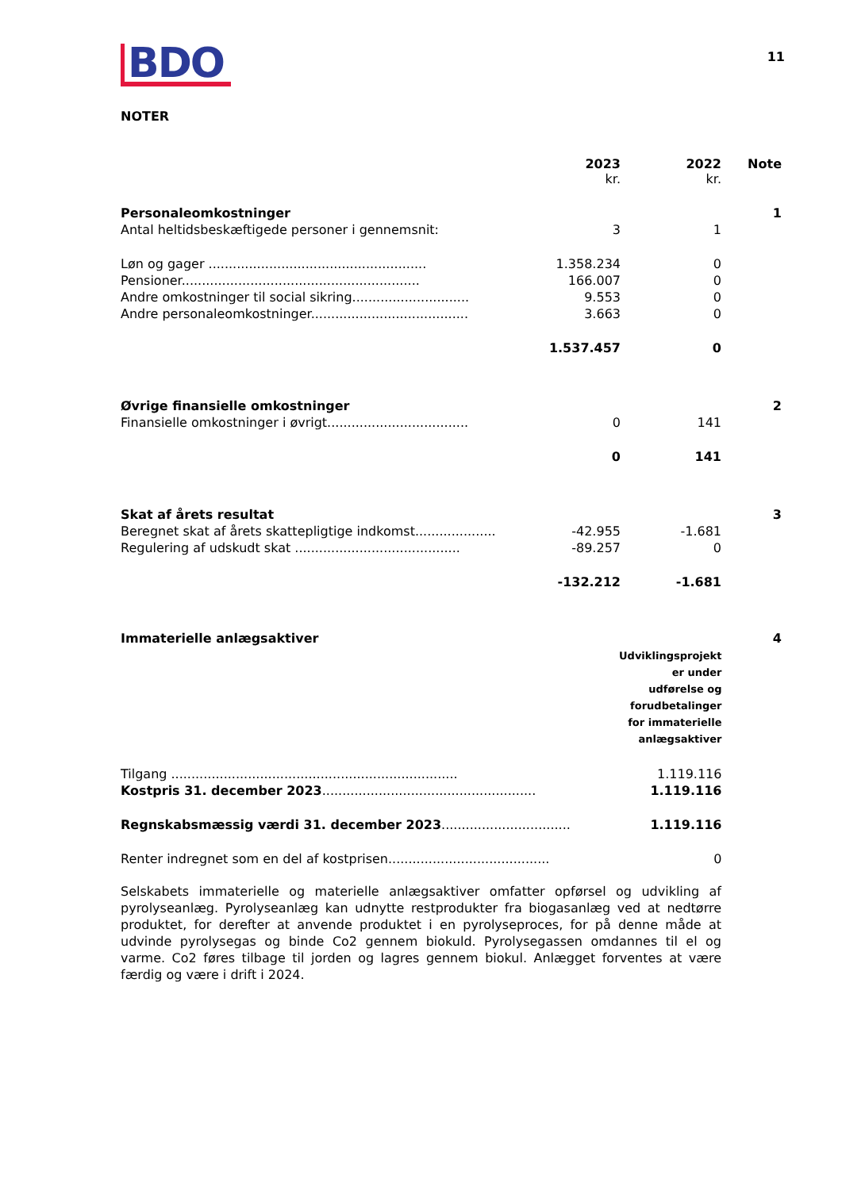11
BDO
NOTER
| | 2023 kr. | 2022 kr. | Note |
| Personaleomkostninger | | | 1 |
| Antal heltidsbeskæftigede personer i gennemsnit: | 3 | 1 | |
| Løn og gager ...................................................... | 1.358.234 | 0 | |
| Pensioner........................................................... | 166.007 | 0 | |
| Andre omkostninger til social sikring............................. | 9.553 | 0 | |
| Andre personaleomkostninger....................................... | 3.663 | 0 | |
| | 1.537.457 | 0 | |
| Øvrige finansielle omkostninger | | | 2 |
| Finansielle omkostninger i øvrigt................................... | 0 | 141 | |
| | 0 | 141 | |
| Skat af årets resultat | | | 3 |
| Beregnet skat af årets skattepligtige indkomst.................... | -42.955 | -1.681 | |
| Regulering af udskudt skat ......................................... | -89.257 | 0 | |
| | -132.212 | -1.681 | |
| Immaterielle anlægsaktiver | | 4 |
| | Udviklingsprojekt er under udførelse og forudbetalinger for immaterielle anlægsaktiver | |
| Tilgang ....................................................................... | 1.119.116 | |
| Kostpris 31. december 2023 ..................................................... | 1.119.116 | |
| Regnskabsmæssig værdi 31. december 2023 ................................ | 1.119.116 | |
| Renter indregnet som en del af kostprisen........................................ | 0 | |
Selskabets immaterielle og materielle anlægsaktiver omfatter opførsel og udvikling af pyrolyseanlæg. Pyrolyseanlæg kan udnytte restprodukter fra biogasanlæg ved at nedtørre produktet, for derefter at anvende produktet i en pyrolyseproces, for på denne måde at udvinde pyrolysegas og binde Co2 gennem biokuld. Pyrolysegassen omdannes til el og varme. Co2 føres tilbage til jorden og lagres gennem biokul. Anlægget forventes at være færdig og være i drift i 2024.